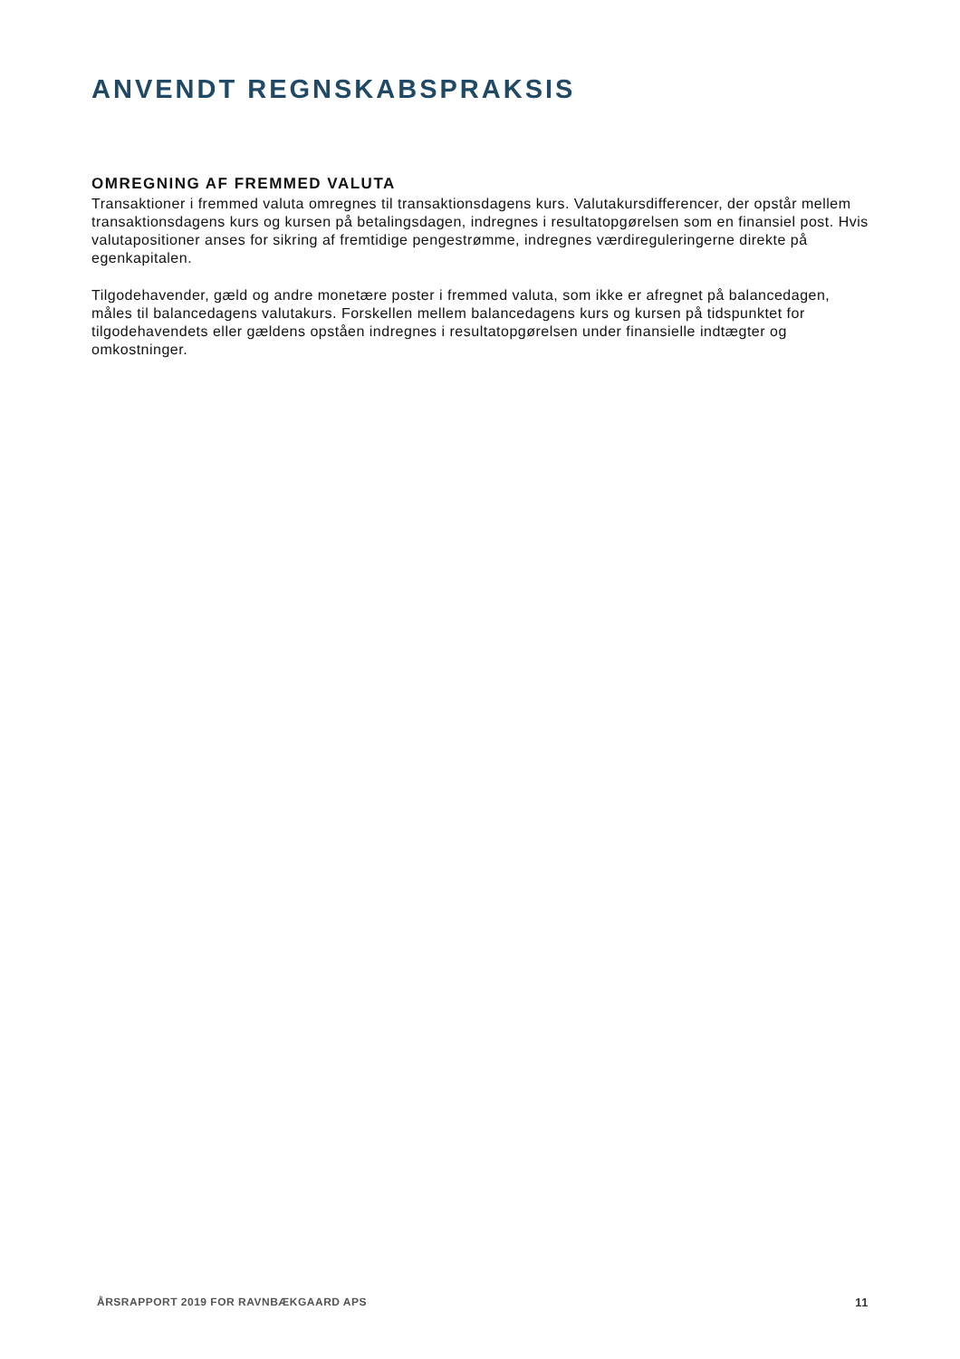ANVENDT REGNSKABSPRAKSIS
OMREGNING AF FREMMED VALUTA
Transaktioner i fremmed valuta omregnes til transaktionsdagens kurs. Valutakursdifferencer, der opstår mellem transaktionsdagens kurs og kursen på betalingsdagen, indregnes i resultatopgørelsen som en finansiel post. Hvis valutapositioner anses for sikring af fremtidige pengestrømme, indregnes værdireguleringerne direkte på egenkapitalen.
Tilgodehavender, gæld og andre monetære poster i fremmed valuta, som ikke er afregnet på balancedagen, måles til balancedagens valutakurs. Forskellen mellem balancedagens kurs og kursen på tidspunktet for tilgodehavendets eller gældens opståen indregnes i resultatopgørelsen under finansielle indtægter og omkostninger.
ÅRSRAPPORT 2019 FOR RAVNBÆKGAARD APS 11